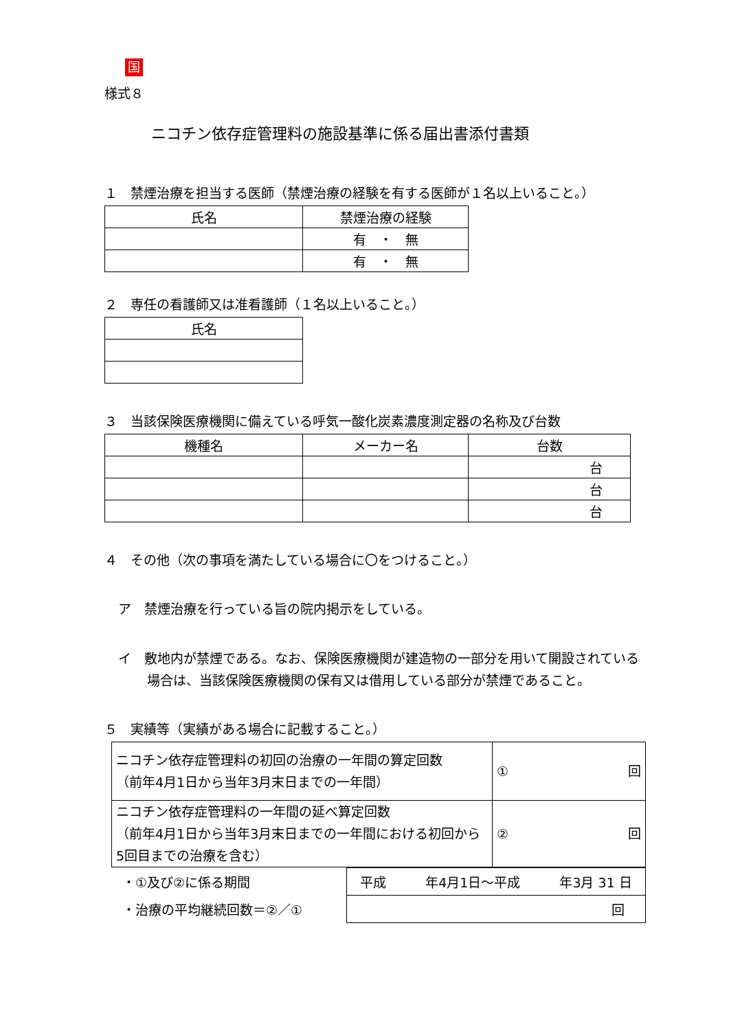国
様式８
ニコチン依存症管理料の施設基準に係る届出書添付書類
１　禁煙治療を担当する医師（禁煙治療の経験を有する医師が１名以上いること。）
| 氏名 | 禁煙治療の経験 |
| --- | --- |
| | 有 ・ 無 |
| | 有 ・ 無 |
２　専任の看護師又は准看護師（１名以上いること。）
| 氏名 |
| --- |
３　当該保険医療機関に備えている呼気一酸化炭素濃度測定器の名称及び台数
| 機種名 | メーカー名 | 台数 |
| --- | --- | --- |
| | | 台 |
| | | 台 |
| | | 台 |
４　その他（次の事項を満たしている場合に〇をつけること。）
ア　禁煙治療を行っている旨の院内掲示をしている。
イ　敷地内が禁煙である。なお、保険医療機関が建造物の一部分を用いて開設されている場合は、当該保険医療機関の保有又は借用している部分が禁煙であること。
５　実績等（実績がある場合に記載すること。）
| ニコチン依存症管理料の初回の治療の一年間の算定回数 （前年4月1日から当年3月末日までの一年間） | ① 回 |
| ニコチン依存症管理料の一年間の延べ算定回数 （前年4月1日から当年3月末日までの一年間における初回から5回目までの治療を含む） | ② 回 |
| ・①及び②に係る期間 | 平成 年4月1日～平成 年3月 31 日 |
| ・治療の平均継続回数＝②／① | 回 |